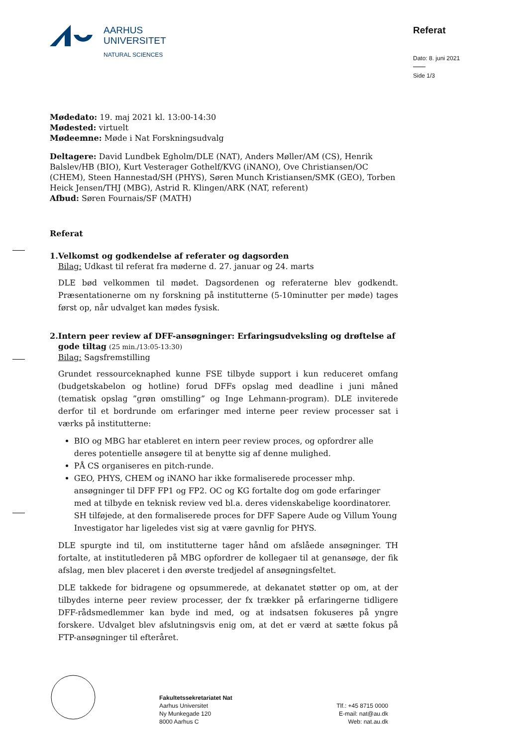AARHUS
UNIVERSITET
NATURAL SCIENCES
Referat
Dato: 8. juni 2021
Side 1/3
Mødedato: 19. maj 2021 kl. 13:00-14:30
Mødested: virtuelt
Mødeemne: Møde i Nat Forskningsudvalg
Deltagere: David Lundbek Egholm/DLE (NAT), Anders Møller/AM (CS), Henrik Balslev/HB (BIO), Kurt Vesterager Gothelf/KVG (iNANO), Ove Christiansen/OC (CHEM), Steen Hannestad/SH (PHYS), Søren Munch Kristiansen/SMK (GEO), Torben Heick Jensen/THJ (MBG), Astrid R. Klingen/ARK (NAT, referent)
Afbud: Søren Fournais/SF (MATH)
Referat
1. Velkomst og godkendelse af referater og dagsorden
Bilag: Udkast til referat fra møderne d. 27. januar og 24. marts
DLE bød velkommen til mødet. Dagsordenen og referaterne blev godkendt. Præsentationerne om ny forskning på institutterne (5-10minutter per møde) tages først op, når udvalget kan mødes fysisk.
2. Intern peer review af DFF-ansøgninger: Erfaringsudveksling og drøftelse af gode tiltag (25 min./13:05-13:30)
Bilag: Sagsfremstilling
Grundet ressourceknaphed kunne FSE tilbyde support i kun reduceret omfang (budgetskabelon og hotline) forud DFFs opslag med deadline i juni måned (tematisk opslag ”grøn omstilling” og Inge Lehmann-program). DLE inviterede derfor til et bordrunde om erfaringer med interne peer review processer sat i værks på institutterne:
BIO og MBG har etableret en intern peer review proces, og opfordrer alle deres potentielle ansøgere til at benytte sig af denne mulighed.
PÅ CS organiseres en pitch-runde.
GEO, PHYS, CHEM og iNANO har ikke formaliserede processer mhp. ansøgninger til DFF FP1 og FP2. OC og KG fortalte dog om gode erfaringer med at tilbyde en teknisk review ved bl.a. deres videnskabelige koordinatorer. SH tilføjede, at den formaliserede proces for DFF Sapere Aude og Villum Young Investigator har ligeledes vist sig at være gavnlig for PHYS.
DLE spurgte ind til, om institutterne tager hånd om afslåede ansøgninger. TH fortalte, at institutlederen på MBG opfordrer de kollegaer til at genansøge, der fik afslag, men blev placeret i den øverste tredjedel af ansøgningsfeltet.
DLE takkede for bidragene og opsummerede, at dekanatet støtter op om, at der tilbydes interne peer review processer, der fx trækker på erfaringerne tidligere DFF-rådsmedlemmer kan byde ind med, og at indsatsen fokuseres på yngre forskere. Udvalget blev afslutningsvis enig om, at det er værd at sætte fokus på FTP-ansøgninger til efteråret.
Fakultetssekretariatet Nat
Aarhus Universitet
Ny Munkegade 120
8000 Aarhus C
Tlf.: +45 8715 0000
E-mail: nat@au.dk
Web: nat.au.dk